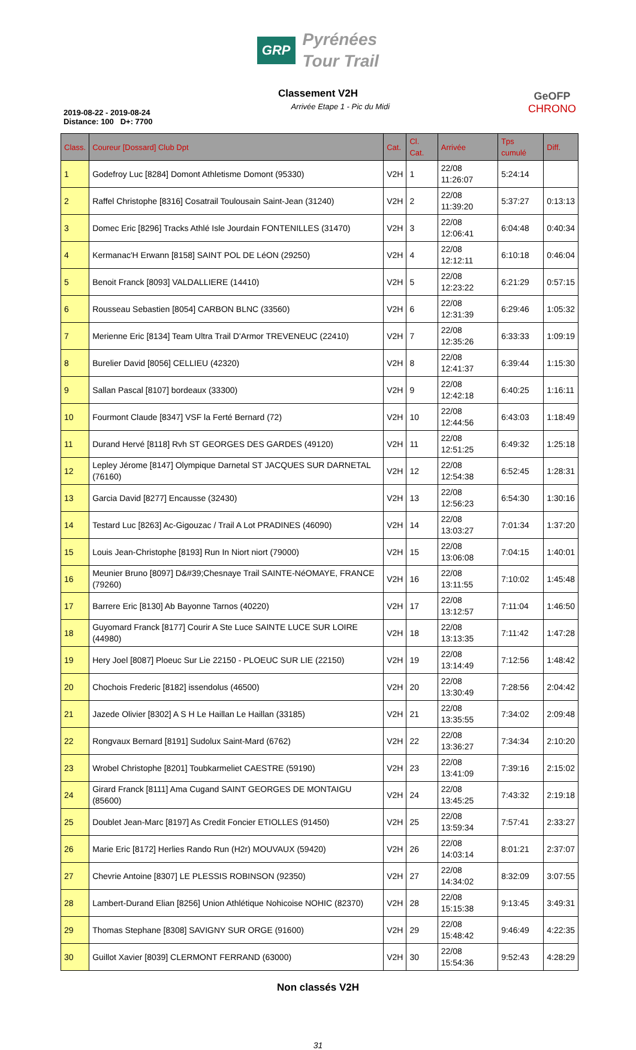GRP
Pyrénées
Tour Trail
Classement V2H
2019-08-22 - 2019-08-24
Distance: 100 D+: 7700
Arrivée Etape 1 - Pic du Midi
GeOFP
CHRONO
| Class. | Coureur [Dossard] Club Dpt | Cat. | Cl. Cat. | Arrivée | Tps cumulé | Diff. |
| --- | --- | --- | --- | --- | --- | --- |
| 1 | Godefroy Luc [8284] Domont Athletisme Domont (95330) | V2H | 1 | 22/08 11:26:07 | 5:24:14 | |
| 2 | Raffel Christophe [8316] Cosatrail Toulousain Saint-Jean (31240) | V2H | 2 | 22/08 11:39:20 | 5:37:27 | 0:13:13 |
| 3 | Domec Eric [8296] Tracks Athlé Isle Jourdain FONTENILLES (31470) | V2H | 3 | 22/08 12:06:41 | 6:04:48 | 0:40:34 |
| 4 | Kermanac'H Erwann [8158] SAINT POL DE LéON (29250) | V2H | 4 | 22/08 12:12:11 | 6:10:18 | 0:46:04 |
| 5 | Benoit Franck [8093] VALDALLIERE (14410) | V2H | 5 | 22/08 12:23:22 | 6:21:29 | 0:57:15 |
| 6 | Rousseau Sebastien [8054] CARBON BLNC (33560) | V2H | 6 | 22/08 12:31:39 | 6:29:46 | 1:05:32 |
| 7 | Merienne Eric [8134] Team Ultra Trail D'Armor TREVENEUC (22410) | V2H | 7 | 22/08 12:35:26 | 6:33:33 | 1:09:19 |
| 8 | Burelier David [8056] CELLIEU (42320) | V2H | 8 | 22/08 12:41:37 | 6:39:44 | 1:15:30 |
| 9 | Sallan Pascal [8107] bordeaux (33300) | V2H | 9 | 22/08 12:42:18 | 6:40:25 | 1:16:11 |
| 10 | Fourmont Claude [8347] VSF la Ferté Bernard (72) | V2H | 10 | 22/08 12:44:56 | 6:43:03 | 1:18:49 |
| 11 | Durand Hervé [8118] Rvh ST GEORGES DES GARDES (49120) | V2H | 11 | 22/08 12:51:25 | 6:49:32 | 1:25:18 |
| 12 | Lepley Jérome [8147] Olympique Darnetal ST JACQUES SUR DARNETAL (76160) | V2H | 12 | 22/08 12:54:38 | 6:52:45 | 1:28:31 |
| 13 | Garcia David [8277] Encausse (32430) | V2H | 13 | 22/08 12:56:23 | 6:54:30 | 1:30:16 |
| 14 | Testard Luc [8263] Ac-Gigouzac / Trail A Lot PRADINES (46090) | V2H | 14 | 22/08 13:03:27 | 7:01:34 | 1:37:20 |
| 15 | Louis Jean-Christophe [8193] Run In Niort niort (79000) | V2H | 15 | 22/08 13:06:08 | 7:04:15 | 1:40:01 |
| 16 | Meunier Bruno [8097] D&#39;Chesnaye Trail SAINTE-NéOMAYE, FRANCE (79260) | V2H | 16 | 22/08 13:11:55 | 7:10:02 | 1:45:48 |
| 17 | Barrere Eric [8130] Ab Bayonne Tarnos (40220) | V2H | 17 | 22/08 13:12:57 | 7:11:04 | 1:46:50 |
| 18 | Guyomard Franck [8177] Courir A Ste Luce SAINTE LUCE SUR LOIRE (44980) | V2H | 18 | 22/08 13:13:35 | 7:11:42 | 1:47:28 |
| 19 | Hery Joel [8087] Ploeuc Sur Lie 22150 - PLOEUC SUR LIE (22150) | V2H | 19 | 22/08 13:14:49 | 7:12:56 | 1:48:42 |
| 20 | Chochois Frederic [8182] issendolus (46500) | V2H | 20 | 22/08 13:30:49 | 7:28:56 | 2:04:42 |
| 21 | Jazede Olivier [8302] A S H Le Haillan Le Haillan (33185) | V2H | 21 | 22/08 13:35:55 | 7:34:02 | 2:09:48 |
| 22 | Rongvaux Bernard [8191] Sudolux Saint-Mard (6762) | V2H | 22 | 22/08 13:36:27 | 7:34:34 | 2:10:20 |
| 23 | Wrobel Christophe [8201] Toubkarmeliet CAESTRE (59190) | V2H | 23 | 22/08 13:41:09 | 7:39:16 | 2:15:02 |
| 24 | Girard Franck [8111] Ama Cugand SAINT GEORGES DE MONTAIGU (85600) | V2H | 24 | 22/08 13:45:25 | 7:43:32 | 2:19:18 |
| 25 | Doublet Jean-Marc [8197] As Credit Foncier ETIOLLES (91450) | V2H | 25 | 22/08 13:59:34 | 7:57:41 | 2:33:27 |
| 26 | Marie Eric [8172] Herlies Rando Run (H2r) MOUVAUX (59420) | V2H | 26 | 22/08 14:03:14 | 8:01:21 | 2:37:07 |
| 27 | Chevrie Antoine [8307] LE PLESSIS ROBINSON (92350) | V2H | 27 | 22/08 14:34:02 | 8:32:09 | 3:07:55 |
| 28 | Lambert-Durand Elian [8256] Union Athlétique Nohicoise NOHIC (82370) | V2H | 28 | 22/08 15:15:38 | 9:13:45 | 3:49:31 |
| 29 | Thomas Stephane [8308] SAVIGNY SUR ORGE (91600) | V2H | 29 | 22/08 15:48:42 | 9:46:49 | 4:22:35 |
| 30 | Guillot Xavier [8039] CLERMONT FERRAND (63000) | V2H | 30 | 22/08 15:54:36 | 9:52:43 | 4:28:29 |
Non classés V2H
31